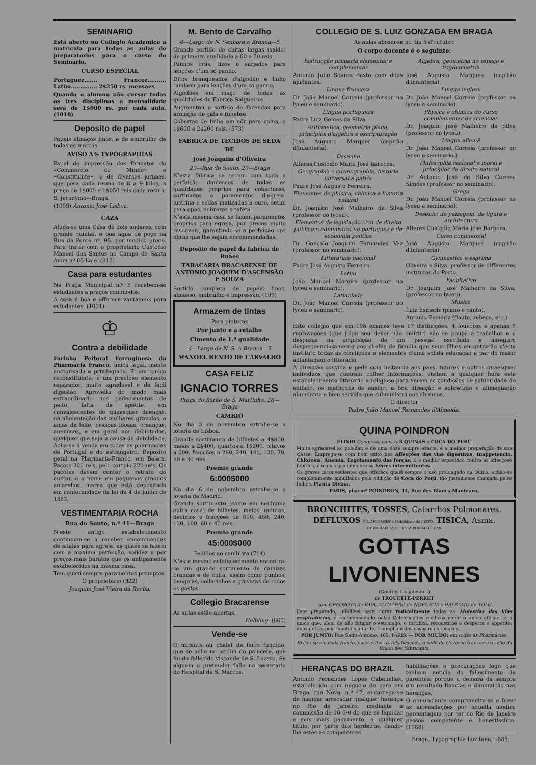SEMINARIO
Está aberto no Collegio Academico a matricula para todas as aulas de preparatorios para o curso do Seminario.
CURSO ESPECIAL
Portuguez....... Francez.......... Latim.............. 2$250 rs. mensaes
Quando o alumno não cursar todas as tres disciplinas a mensalidade será de 1$000 rs. por cada aula. (1010)
Deposito de papel
Papeis almaços finos, e de embrulho de todas as marcas.
AVISO A'S TYPOGRAPHIAS
Papel de impressão dos formatos do «Commercio do Minho» e «Constituinte», e de diversos jornaes, que pesa cada resma de 8 a 9 kilos, a preço de 1$000 e 1$050 reis cada resma.
S. Jeronymo—Braga.
(1009) Antonio José Lisboa.
CAZA
Aluga-se uma Casa de dois andares, com grande quintal, e boa agua de poço na Rua da Ponte nº. 95, por modico preço. Para tratar com o proprietario Custodio Manoel dos Santos no Campo de Santa Anna nº 65 Laje. (912)
Casa para estudantes
Na Praça Municipal n.º 5 recebem-se estudantes a preços commodos.
A casa é boa e offerece vantagens para estudantes. (1001)
♔
Contra a debilidade
Farinha Peitoral Ferruginosa da Pharmacia Franco, unica legal, mente auctorisada e privilegiada. E' um tonico reconstituinte, e um precioso elemento reparador, muito agradavel e de facil digestão. Aproveita do modo mais extraordinario nos padecimentos de peito, falta de apetite, em convalescentes de quaesquer doenças, na alimentação das mulheres gravidas, e amas de leite, pessoas idosas, creanças, anemicos, e em geral nos debilitados, qualquer que seja a causa da debilidade. Acha-se á venda em todas as pharmacias de Portugal e do estrangeiro. Deposito geral na Pharmacia-Franco, em Belem. Pacote 200 reis, pelo correio 220 reis. Os pacotes devem conter o retrato do auctor, e o nome em pequenos circulos amarellos, marca que está depositada em conformidade da lei de 4 de junho de 1883.
VESTIMENTARIA ROCHA
Rua do Souto, n.º 41—Braga
N'este antigo estabelecimento continuam-se a receber encommendas de alfaias para egreja, as quaes se fazem com a maxima perfeição, solidez e por preços mais baratos que os antigamente estabelecidos na mesma casa.
Tem quasi sempre paramentos promptos
O proprietario (322)
Joaquim José Vieira da Rocha.
M. Bento de Carvalho
4—Largo de N. Senhora a Branca—5
Grande sortido de chitas largas (saldo) de primeira qualidade a 60 e 70 reis.
Pannos crús, lizos e sarjados para lenções d'um só panno.
Ditos branqueados d'algodão e linho tambem para lenções d'um só panno.
Algodões em maço de todas as qualidades da Fabrica Salgueiros.
Augmentou o sortido de fazendas para armação de gala e funebre.
Cobertas de linho em côr para cama, a 1$600 e 2$200 reis. (573)
FABRICA DE TECIDOS DE SEDA
DE
José Joaquim d'Oliveira
20—Rua do Souto, 20—Braga
N'esta fabrica se tecem com toda a perfeição damascos de todas as qualidades proprios para cobertores, cortinados e paramentos d'egreja, lustrina e sedas matizadas a ouro, setim para opas, nobrezas e tafetá.
N'esta mesma casa se fazem paramentos proprios para egreja, por preços muito rasoaveis, garantindo-se a perfeição das obras que lhe sejam encommendadas.
Deposito de papel da fabrica de Ruães
TABACARIA BRACARENSE DE ANTONIO JOAQUIM D'ASCENSÃO E SOUZA
Sortido completo de papeis finos, almasso, embrulho e impressão. (199)
Armazem de tintas
Para pinturas
Por junto e a retalho
Cimento de 1.ª qualidade
4—Largo de N. S. A Branca—5
MANOEL BENTO DE CARVALHO
CASA FELIZ
IGNACIO TORRES
Praça do Barão de S. Martinho, 28—Braga
CAMBIO
No dia 3 de novembro extrahe-se a loteria de Lisboa.
Grande sortimento de bilhetes a 4$800, meios a 2$400, quartos a 1$200, oitavos a 600, fracções a 280, 240, 140, 120, 70, 50 e 30 reis.
Premio grande
6:000$000
No dia 6 de nobembro extrahe-se a loteria de Madrid.
Grande sortimento (como em nenhuma outra casa) de bilhetes, meios, quintos, decimos e fracções de 600, 480, 240, 120, 100, 60 e 40 reis.
Premio grande
45:000$000
Pedidos ao cambista (714)
N'este mesmo estabelecimento encontra-se um grande sortimento de camizas brancas e de chita, assim como punhos, bengalas, collarinhos e gravatas de todos os gostos.
Collegio Bracarense
As aulas estão abertas.
Helbling. (665)
Vende-se
O mirante ou chalet de ferro fundido, que se acha no jardim do palacete, que foi do fallecido visconde de S. Lazaro. Se alguem o pretender falle na secretaria do Hospital de S. Marcos.
COLLEGIO DE S. LUIZ GONZAGA EM BRAGA
As aulas abrem-se no dia 5 d'outubro
O corpo docente é o seguinte:
Instrucção primaria elementar e complementar
Antonio Julio Soares Basto com dous ajudantes.
Lingua franceza
Dr. João Manoel Correia (professor no lyceu e seminario).
Lingua portugueza
Padre Luiz Gomes da Silva.
Arithmetica, geometria plana, principios d'algebra e escripturação
José Augusto Marques (capitão d'infanteria).
Desenho
Alferes Custodio Maria José Barboza.
Geographia e cosmographia, historia universal e patria
Padre José Augusto Ferreira.
Elementos de phisica, chimica e historia natural
Dr. Joaquim José Malheiro da Silva (professor do lyceu).
Elementos de legislação civil de direito publico e administrativo portuguez e de economia politica
Dr. Gonçalo Joaquim Fernandes Vaz (professor no seminario).
Litteratura nacional
Padre José Augusto Ferreira.
Latim
João Manoel Moreira (professor no lyceu e seminario).
Latinidade
Dr. João Manoel Correia (professor no lyceu e seminario).
Algebra, geometria no espaço e trigonometria
José Augusto Marques (capitão d'infanteria).
Lingua ingleza
Dr. João Manoel Correia (professor no lyceu e seminario).
Physica e chimica do curso complementar de sciencias
Dr. Joaquim José Malheiro da Silva (professor no lyceu).
Lingua allemã
Dr. João Manoel Correia (professor no lyceu e seminario.)
Philosophia racional e moral e principios de direito natural
Dr. Antonio José da Silva Correia Simões (professor no seminario).
Grego
Dr. João Manoel Correia (professor no lyceu e seminario).
Desenho de paizagem, de figura e architectura
Alferes Custodio Maria José Barboza.
Curso commercial
José Augusto Marques (capitão d'infanteria).
Gymnastica e esgrima
Oliveira e Silva, professor de differentes institutos do Porto.
Facultativo
Dr. Joaquim José Malheiro da Silva, (professor no lyceu).
Musica
Luiz Esmeriz (piano e canto).
Antonio Esmeriz (flauta, rebeca, etc.)
Este collegio que em 195 exames teve 17 distincções, 4 louvores e apenas 8 reprovações (que julga seu dever não omittir) não se poupa a trabalhos e a despezas na acquisição de um pessoal escolhido e assegura desperteenciosamente aos chefes de familia que seus filhos encontrarão n'este instituto todas as condições e elementos d'uma solida educação a par do maior adiantamento litterario.
A direcção convida e pede com instancia aos paes, tutores e outros quaesquer individuos que queiram colher informações, visitem a qualquer hora este estabelecimento litterario e religioso para verem as condições de salubridade do edificio, os methodos de ensino, a boa direcção e sobretudo a alimentação abundante e bem servida que subministra aos alumnos.
O director
Padre João Manoel Fernandes d'Almeida.
QUINA POINDRON
ELIXIR Composto com as 3 QUINAS e COCA DO PERÚ
Muito agradavel ao paladar, e de uma dose sempre exacta, é a melhor preparação da sua classe. Emprega-se com bom exito nas Affecções das vias digestivas, Inappetencia, Chlorosis, Anemia, Esgotamento das forças. E o melhor especifico contra as affecções febriles, e mais especialmente as febres intermittentes.
Os graves inconvenientes que offerece quasi sempre o uso prolongado da Quina, achão-se completamente annullados pela addição da Coca do Perú, tão justamente chamada pelos Indios, Planta Divina.
PARIS, pharmª POINDRON, 14, Rue des Blancs-Manteaux.
BRONCHITES, TOSSES, Catarrhos Pulmonares.
DEFLUXOS PULMONARES e Debilidade do PEITO. TISICA, Asma.
CURA RAPIDA E CERTA POR MEIO DAS
GOTTAS LIVONIENNES
(Gouttes Livoniennes)
de TROUETTE-PERRET
com CREOSOTA de FAIA, ALCATRÃO de NORUEGA e BALSAMO de TOLU
Este preparado, infallivel para curar radicalmente todas as Molestias das Vias respiratorias, é recommendado pelas Celebridades medicas como o unico efficaz. É o unico que, alem de não fatigar o estomago, o fortifica, reconstitue e desperta o appetite; duas gottas pela manhã e á tarde, triumpham dos casos mais tenazes.
POR JUNTO: Rue Saint-Antoine, 165, PARIS. — POR MIUDO: em todas as Pharmacias.
Exijão-se em cada frasco, para evitar as falsificações, o sello do Governo francez e o sello da Union des Fabricants.
HERANÇAS DO BRAZIL
Antonio Fernandes Lopes Cabanellas, estabelecido com negocio de cera em Braga, rua Nova, n.º 47, encarrega-se de mandar arrecadar qualquer herança no Rio de Janeiro, mediante a commissão de 10 0/0 do que se liquidar e sem mais pagamento, a qualquer titulo, por parte dos herdeiros, dando-lhe estes as competentes
habilitações e procurações logo que tenham noticia do fallecimento de parentes; porque a demora dá sempre em resultado fiancias e diminuição nas heranças.
O annunciante compromette-se a fazer as arrecadações por aquella modica percentagem por ter no Rio de Janeiro pessoa competente e honestissima. (1088)
Braga. Typographia Luzitana, 1885.